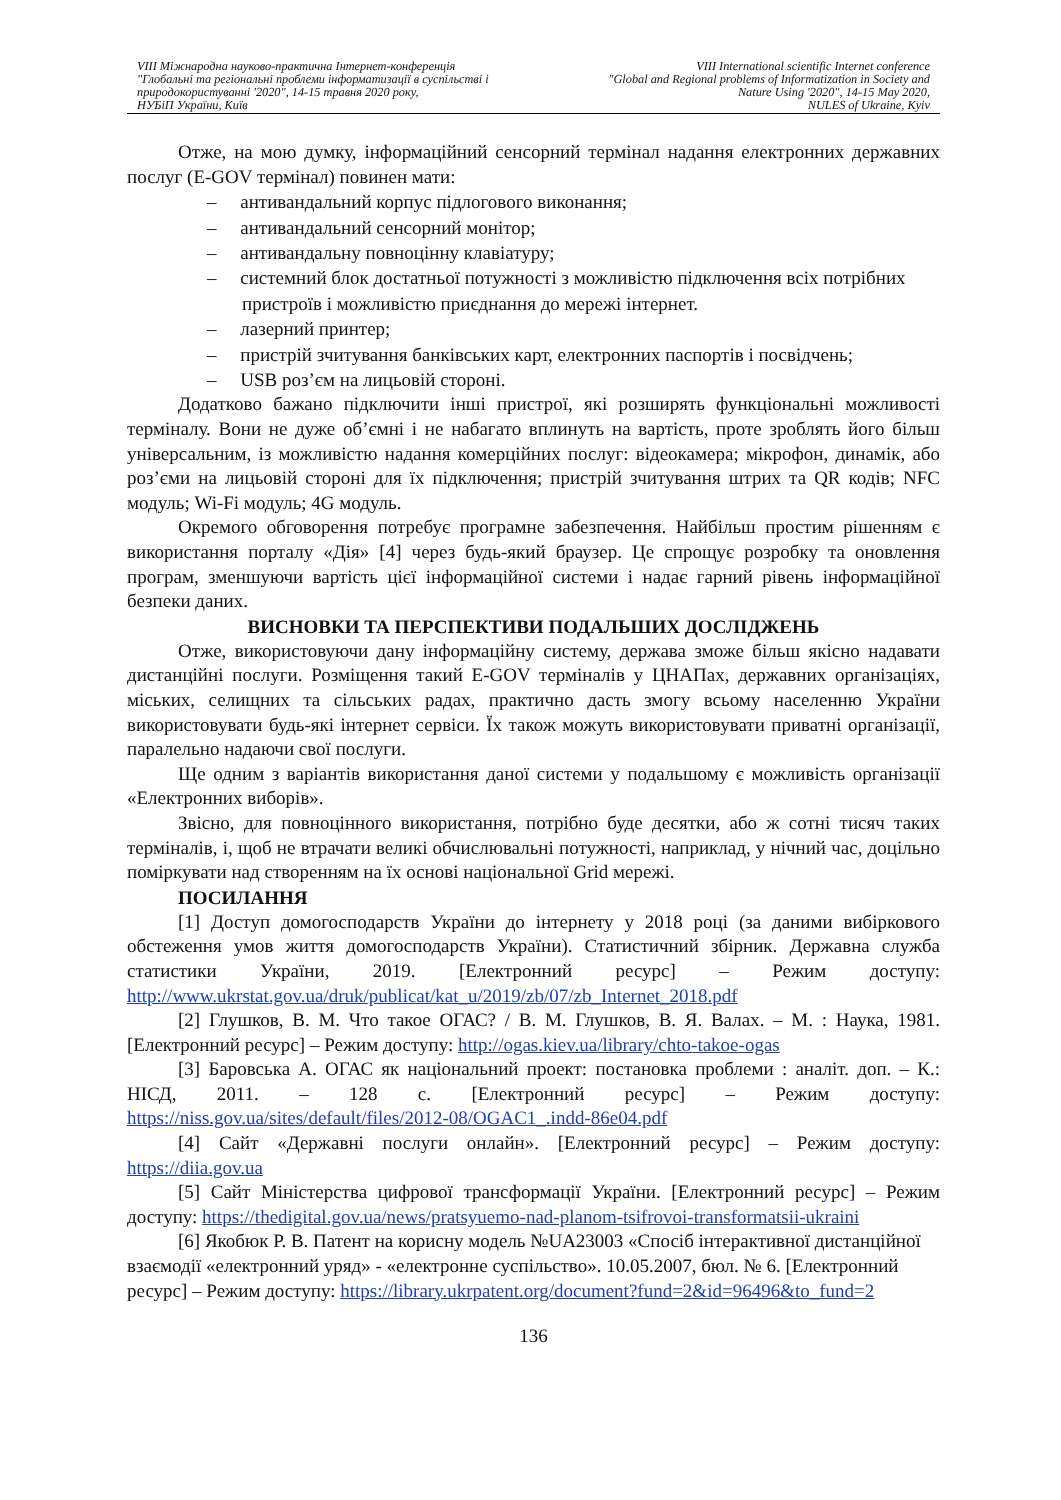VIII Міжнародна науково-практична Інтернет-конференція
"Глобальні та регіональні проблеми інформатизації в суспільстві і природокористуванні '2020", 14-15 травня 2020 року,
НУБіП України, Київ
VIII International scientific Internet conference
"Global and Regional problems of Informatization in Society and Nature Using '2020", 14-15 May 2020,
NULES of Ukraine, Kyiv
Отже, на мою думку, інформаційний сенсорний термінал надання електронних державних послуг (E-GOV термінал) повинен мати:
– антивандальний корпус підлогового виконання;
– антивандальний сенсорний монітор;
– антивандальну повноцінну клавіатуру;
– системний блок достатньої потужності з можливістю підключення всіх потрібних пристроїв і можливістю приєднання до мережі інтернет.
– лазерний принтер;
– пристрій зчитування банківських карт, електронних паспортів і посвідчень;
– USB роз’єм на лицьовій стороні.
Додатково бажано підключити інші пристрої, які розширять функціональні можливості терміналу. Вони не дуже об’ємні і не набагато вплинуть на вартість, проте зроблять його більш універсальним, із можливістю надання комерційних послуг: відеокамера; мікрофон, динамік, або роз’єми на лицьовій стороні для їх підключення; пристрій зчитування штрих та QR кодів; NFC модуль; Wi-Fi модуль; 4G модуль.
Окремого обговорення потребує програмне забезпечення. Найбільш простим рішенням є використання порталу «Дія» [4] через будь-який браузер. Це спрощує розробку та оновлення програм, зменшуючи вартість цієї інформаційної системи і надає гарний рівень інформаційної безпеки даних.
ВИСНОВКИ ТА ПЕРСПЕКТИВИ ПОДАЛЬШИХ ДОСЛІДЖЕНЬ
Отже, використовуючи дану інформаційну систему, держава зможе більш якісно надавати дистанційні послуги. Розміщення такий E-GOV терміналів у ЦНАПах, державних організаціях, міських, селищних та сільських радах, практично дасть змогу всьому населенню України використовувати будь-які інтернет сервіси. Їх також можуть використовувати приватні організації, паралельно надаючи свої послуги.
Ще одним з варіантів використання даної системи у подальшому є можливість організації «Електронних виборів».
Звісно, для повноцінного використання, потрібно буде десятки, або ж сотні тисяч таких терміналів, і, щоб не втрачати великі обчислювальні потужності, наприклад, у нічний час, доцільно поміркувати над створенням на їх основі національної Grid мережі.
ПОСИЛАННЯ
[1] Доступ домогосподарств України до інтернету у 2018 році (за даними вибіркового обстеження умов життя домогосподарств України). Статистичний збірник. Державна служба статистики України, 2019. [Електронний ресурс] – Режим доступу: http://www.ukrstat.gov.ua/druk/publicat/kat_u/2019/zb/07/zb_Internet_2018.pdf
[2] Глушков, В. М. Что такое ОГАС? / В. М. Глушков, В. Я. Валах. – М. : Наука, 1981. [Електронний ресурс] – Режим доступу: http://ogas.kiev.ua/library/chto-takoe-ogas
[3] Баровська А. ОГАС як національний проект: постановка проблеми : аналіт. доп. – К.: НІСД, 2011. – 128 с. [Електронний ресурс] – Режим доступу: https://niss.gov.ua/sites/default/files/2012-08/OGAC1_.indd-86e04.pdf
[4] Сайт «Державні послуги онлайн». [Електронний ресурс] – Режим доступу: https://diia.gov.ua
[5] Сайт Міністерства цифрової трансформації України. [Електронний ресурс] – Режим доступу: https://thedigital.gov.ua/news/pratsyuemo-nad-planom-tsifrovoi-transformatsii-ukraini
[6] Якобюк Р. В. Патент на корисну модель №UA23003 «Спосіб інтерактивної дистанційної взаємодії «електронний уряд» - «електронне суспільство». 10.05.2007, бюл. № 6. [Електронний ресурс] – Режим доступу: https://library.ukrpatent.org/document?fund=2&id=96496&to_fund=2
136